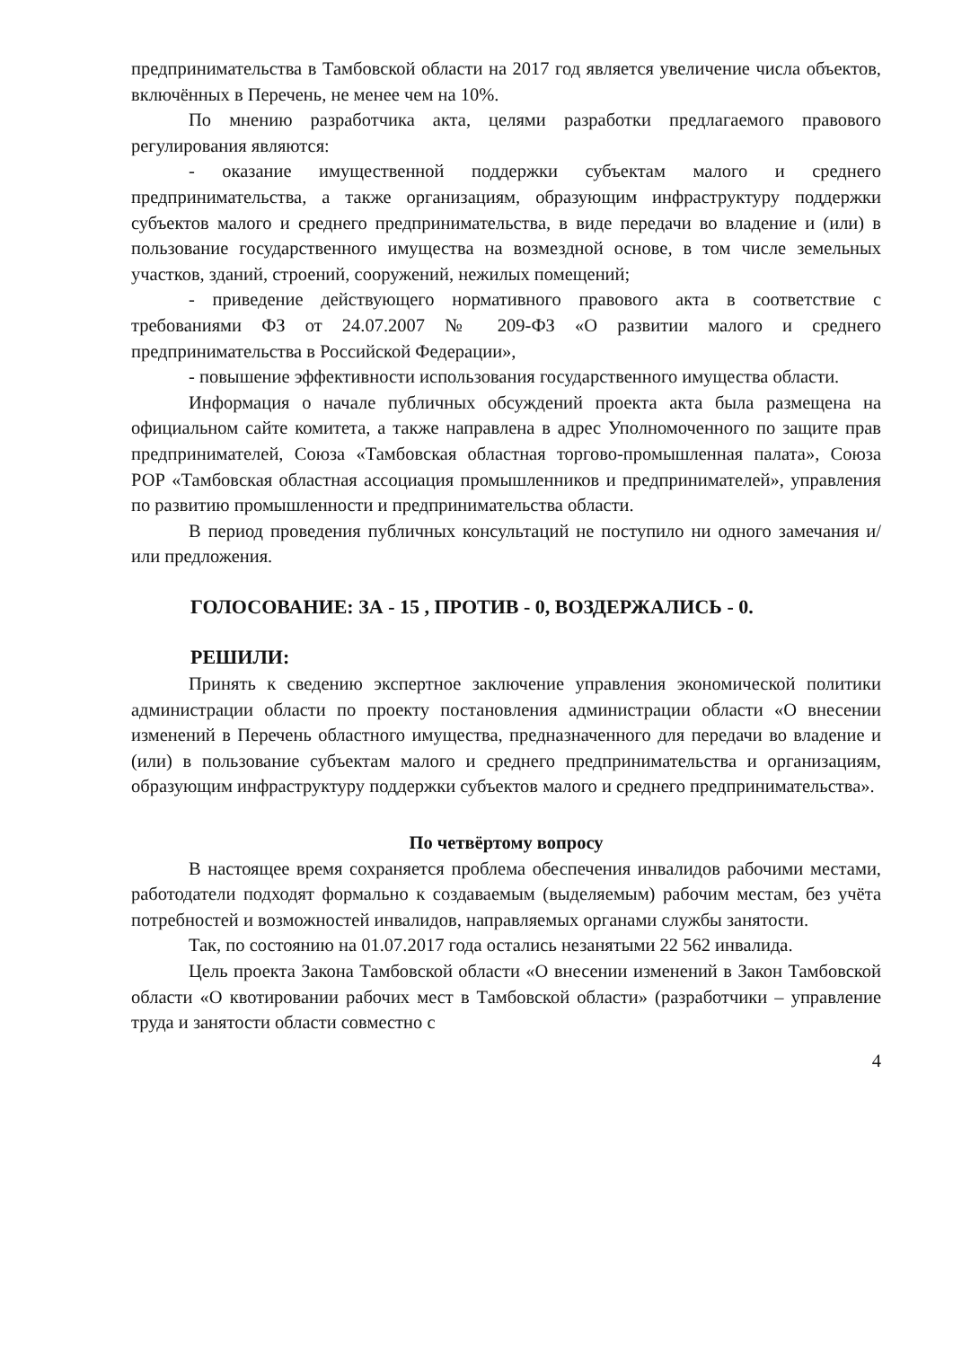предпринимательства в Тамбовской области на 2017 год является увеличение числа объектов, включённых в Перечень, не менее чем на 10%.
По мнению разработчика акта, целями разработки предлагаемого правового регулирования являются:
- оказание имущественной поддержки субъектам малого и среднего предпринимательства, а также организациям, образующим инфраструктуру поддержки субъектов малого и среднего предпринимательства, в виде передачи во владение и (или) в пользование государственного имущества на возмездной основе, в том числе земельных участков, зданий, строений, сооружений, нежилых помещений;
- приведение действующего нормативного правового акта в соответствие с требованиями ФЗ от 24.07.2007 № 209-ФЗ «О развитии малого и среднего предпринимательства в Российской Федерации»,
- повышение эффективности использования государственного имущества области.
Информация о начале публичных обсуждений проекта акта была размещена на официальном сайте комитета, а также направлена в адрес Уполномоченного по защите прав предпринимателей, Союза «Тамбовская областная торгово-промышленная палата», Союза РОР «Тамбовская областная ассоциация промышленников и предпринимателей», управления по развитию промышленности и предпринимательства области.
В период проведения публичных консультаций не поступило ни одного замечания и/или предложения.
ГОЛОСОВАНИЕ: ЗА - 15 , ПРОТИВ - 0, ВОЗДЕРЖАЛИСЬ - 0.
РЕШИЛИ:
Принять к сведению экспертное заключение управления экономической политики администрации области по проекту постановления администрации области «О внесении изменений в Перечень областного имущества, предназначенного для передачи во владение и (или) в пользование субъектам малого и среднего предпринимательства и организациям, образующим инфраструктуру поддержки субъектов малого и среднего предпринимательства».
По четвёртому вопросу
В настоящее время сохраняется проблема обеспечения инвалидов рабочими местами, работодатели подходят формально к создаваемым (выделяемым) рабочим местам, без учёта потребностей и возможностей инвалидов, направляемых органами службы занятости.
Так, по состоянию на 01.07.2017 года остались незанятыми 22 562 инвалида.
Цель проекта Закона Тамбовской области «О внесении изменений в Закон Тамбовской области «О квотировании рабочих мест в Тамбовской области» (разработчики – управление труда и занятости области совместно с
4